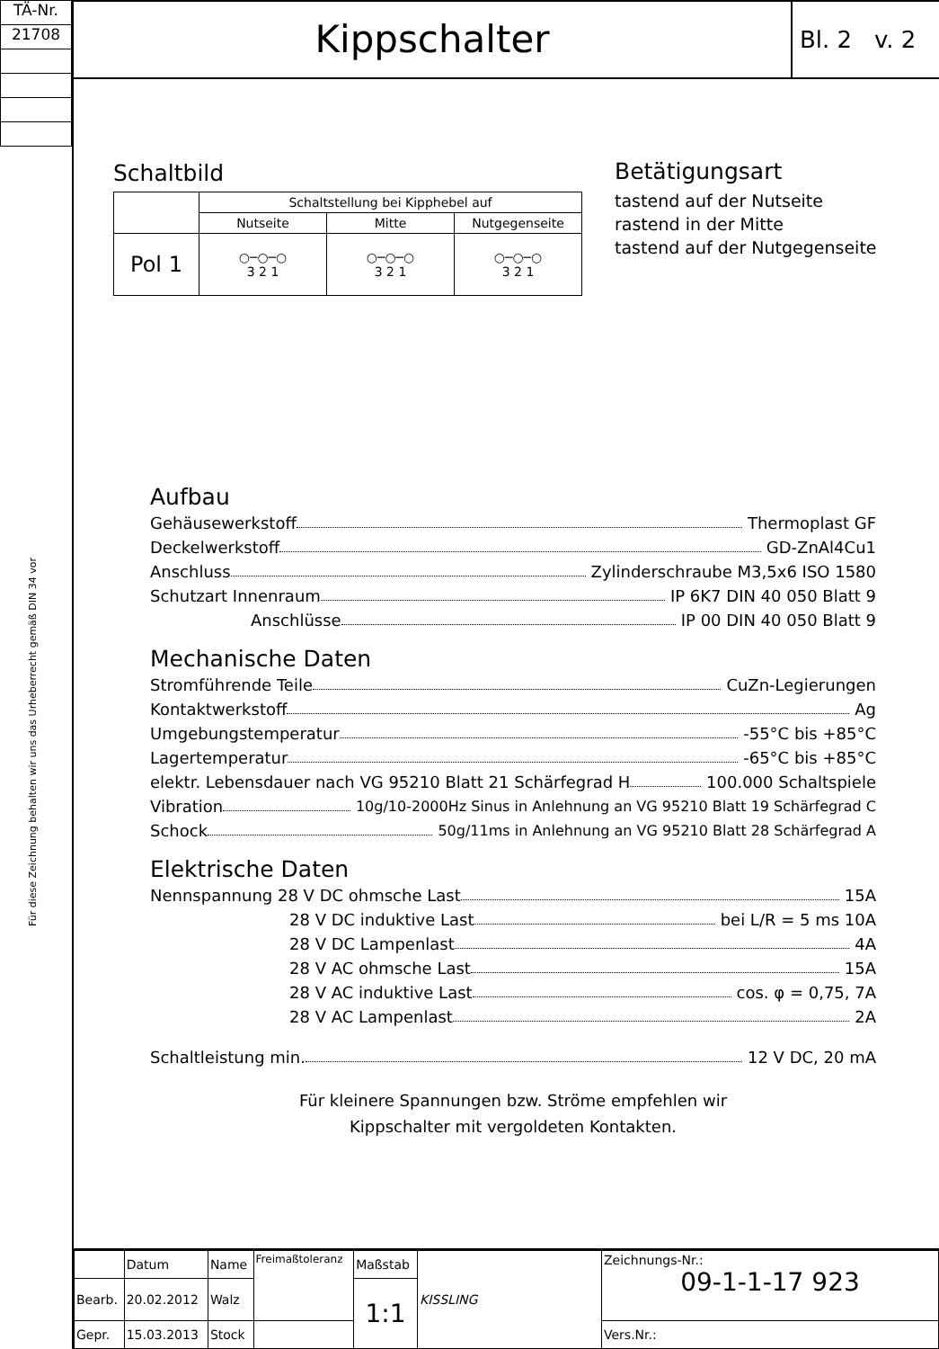TÄ-Nr.
21708
Für diese Zeichnung behalten wir uns das Urheberrecht gemäß DIN 34 vor
Kippschalter
Bl. 2 v. 2
Schaltbild
| | Schaltstellung bei Kipphebel auf | | |
| | Nutseite | Mitte | Nutgegenseite |
| Pol 1 | ○─○─○ 3 2 1 | ○─○─○ 3 2 1 | ○─○─○ 3 2 1 |
Betätigungsart
tastend auf der Nutseite
rastend in der Mitte
tastend auf der Nutgegenseite
Aufbau
Gehäusewerkstoff Thermoplast GF
Deckelwerkstoff GD-ZnAl4Cu1
Anschluss Zylinderschraube M3,5x6 ISO 1580
Schutzart Innenraum IP 6K7 DIN 40 050 Blatt 9
Anschlüsse IP 00 DIN 40 050 Blatt 9
Mechanische Daten
Stromführende Teile CuZn-Legierungen
Kontaktwerkstoff Ag
Umgebungstemperatur -55°C bis +85°C
Lagertemperatur -65°C bis +85°C
elektr. Lebensdauer nach VG 95210 Blatt 21 Schärfegrad H 100.000 Schaltspiele
Vibration 10g/10-2000Hz Sinus in Anlehnung an VG 95210 Blatt 19 Schärfegrad C
Schock 50g/11ms in Anlehnung an VG 95210 Blatt 28 Schärfegrad A
Elektrische Daten
Nennspannung 28 V DC ohmsche Last 15A
28 V DC induktive Last bei L/R = 5 ms 10A
28 V DC Lampenlast 4A
28 V AC ohmsche Last 15A
28 V AC induktive Last cos. φ = 0,75, 7A
28 V AC Lampenlast 2A
Schaltleistung min. 12 V DC, 20 mA
Für kleinere Spannungen bzw. Ströme empfehlen wir
Kippschalter mit vergoldeten Kontakten.
| | Datum | Name | Freimaßtoleranz | Maßstab | KISSLING | Zeichnungs-Nr.: 09-1-1-17 923 |
| Bearb. | 20.02.2012 | Walz | | 1:1 | | |
| Gepr. | 15.03.2013 | Stock | | | | Vers.Nr.: |